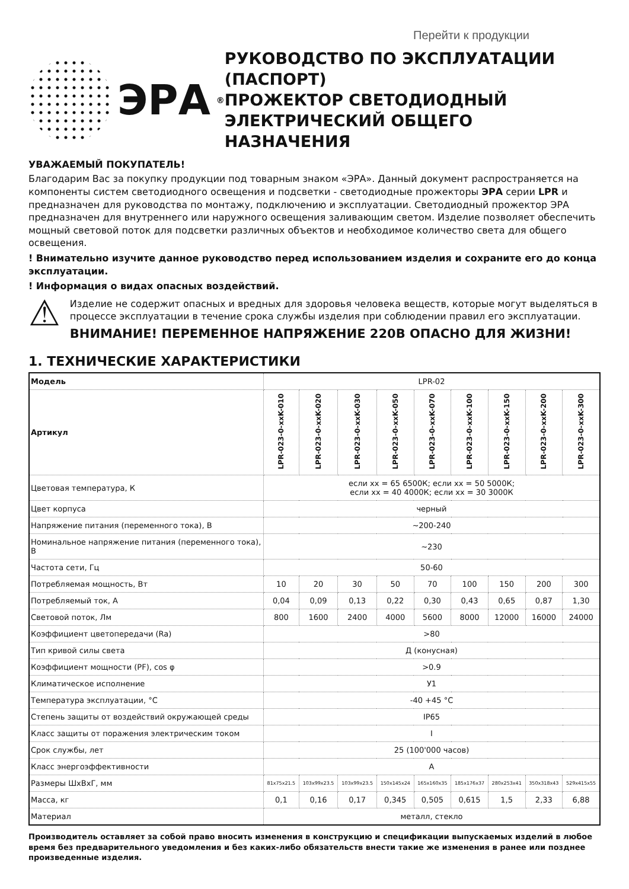Перейти к продукции
ЭРА<sup>®</sup>
РУКОВОДСТВО ПО ЭКСПЛУАТАЦИИ (ПАСПОРТ)
ПРОЖЕКТОР СВЕТОДИОДНЫЙ ЭЛЕКТРИЧЕСКИЙ ОБЩЕГО НАЗНАЧЕНИЯ
УВАЖАЕМЫЙ ПОКУПАТЕЛЬ!
Благодарим Вас за покупку продукции под товарным знаком «ЭРА». Данный документ распространяется на компоненты систем светодиодного освещения и подсветки - светодиодные прожекторы ЭРА серии LPR и предназначен для руководства по монтажу, подключению и эксплуатации. Светодиодный прожектор ЭРА предназначен для внутреннего или наружного освещения заливающим светом. Изделие позволяет обеспечить мощный световой поток для подсветки различных объектов и необходимое количество света для общего освещения.
! Внимательно изучите данное руководство перед использованием изделия и сохраните его до конца эксплуатации.
! Информация о видах опасных воздействий.
⚠
Изделие не содержит опасных и вредных для здоровья человека веществ, которые могут выделяться в процессе эксплуатации в течение срока службы изделия при соблюдении правил его эксплуатации.
ВНИМАНИЕ! ПЕРЕМЕННОЕ НАПРЯЖЕНИЕ 220В ОПАСНО ДЛЯ ЖИЗНИ!
1. ТЕХНИЧЕСКИЕ ХАРАКТЕРИСТИКИ
| Модель | LPR-02 | | | | | | | | |
| Артикул | LPR-023-0-xxK-010 | LPR-023-0-xxK-020 | LPR-023-0-xxK-030 | LPR-023-0-xxK-050 | LPR-023-0-xxK-070 | LPR-023-0-xxK-100 | LPR-023-0-xxK-150 | LPR-023-0-xxK-200 | LPR-023-0-xxK-300 |
| Цветовая температура, К | если хх = 65 6500К; если хх = 50 5000К; если хх = 40 4000К; если хх = 30 3000К | | | | | | | | |
| Цвет корпуса | черный | | | | | | | | |
| Напряжение питания (переменного тока), В | ~200-240 | | | | | | | | |
| Номинальное напряжение питания (переменного тока), В | ~230 | | | | | | | | |
| Частота сети, Гц | 50-60 | | | | | | | | |
| Потребляемая мощность, Вт | 10 | 20 | 30 | 50 | 70 | 100 | 150 | 200 | 300 |
| Потребляемый ток, А | 0,04 | 0,09 | 0,13 | 0,22 | 0,30 | 0,43 | 0,65 | 0,87 | 1,30 |
| Световой поток, Лм | 800 | 1600 | 2400 | 4000 | 5600 | 8000 | 12000 | 16000 | 24000 |
| Коэффициент цветопередачи (Ra) | >80 | | | | | | | | |
| Тип кривой силы света | Д (конусная) | | | | | | | | |
| Коэффициент мощности (PF), cos φ | >0.9 | | | | | | | | |
| Климатическое исполнение | У1 | | | | | | | | |
| Температура эксплуатации, °С | -40 +45 °С | | | | | | | | |
| Степень защиты от воздействий окружающей среды | IP65 | | | | | | | | |
| Класс защиты от поражения электрическим током | I | | | | | | | | |
| Срок службы, лет | 25 (100'000 часов) | | | | | | | | |
| Класс энергоэффективности | A | | | | | | | | |
| Размеры ШхВхГ, мм | 81x75x21.5 | 103x99x23.5 | 103x99x23.5 | 150x145x24 | 165x160x35 | 185x176x37 | 280x253x41 | 350x318x43 | 529x415x55 |
| Масса, кг | 0,1 | 0,16 | 0,17 | 0,345 | 0,505 | 0,615 | 1,5 | 2,33 | 6,88 |
| Материал | металл, стекло | | | | | | | | |
Производитель оставляет за собой право вносить изменения в конструкцию и спецификации выпускаемых изделий в любое время без предварительного уведомления и без каких-либо обязательств внести такие же изменения в ранее или позднее произведенные изделия.